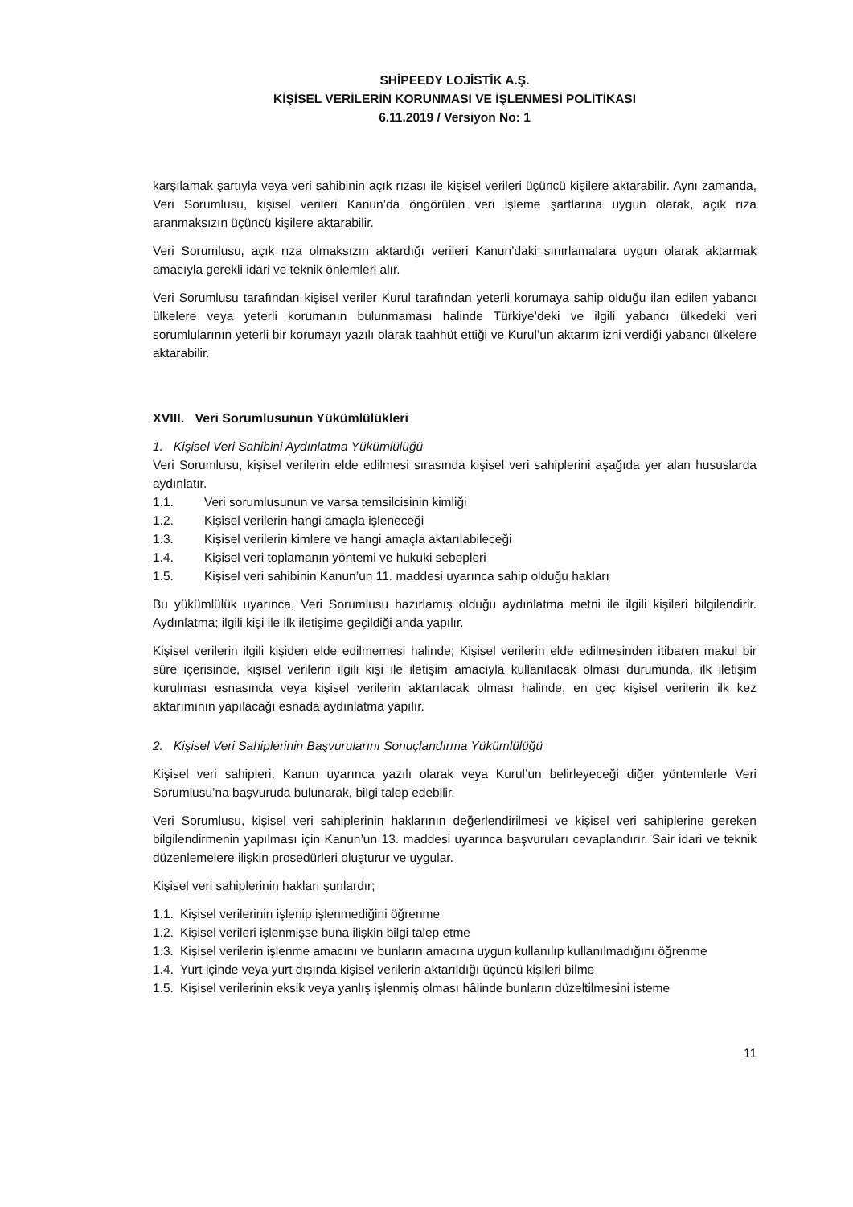SHİPEEDY LOJİSTİK A.Ş.
KİŞİSEL VERİLERİN KORUNMASI VE İŞLENMESİ POLİTİKASI
6.11.2019 / Versiyon No: 1
karşılamak şartıyla veya veri sahibinin açık rızası ile kişisel verileri üçüncü kişilere aktarabilir. Aynı zamanda, Veri Sorumlusu, kişisel verileri Kanun’da öngörülen veri işleme şartlarına uygun olarak, açık rıza aranmaksızın üçüncü kişilere aktarabilir.
Veri Sorumlusu, açık rıza olmaksızın aktardığı verileri Kanun’daki sınırlamalara uygun olarak aktarmak amacıyla gerekli idari ve teknik önlemleri alır.
Veri Sorumlusu tarafından kişisel veriler Kurul tarafından yeterli korumaya sahip olduğu ilan edilen yabancı ülkelere veya yeterli korumanın bulunmaması halinde Türkiye’deki ve ilgili yabancı ülkedeki veri sorumlularının yeterli bir korumayı yazılı olarak taahhüt ettiği ve Kurul’un aktarım izni verdiği yabancı ülkelere aktarabilir.
XVIII. Veri Sorumlusunun Yükümlülükleri
1. Kişisel Veri Sahibini Aydınlatma Yükümlülüğü
Veri Sorumlusu, kişisel verilerin elde edilmesi sırasında kişisel veri sahiplerini aşağıda yer alan hususlarda aydınlatır.
1.1. Veri sorumlusunun ve varsa temsilcisinin kimliği
1.2. Kişisel verilerin hangi amaçla işleneceği
1.3. Kişisel verilerin kimlere ve hangi amaçla aktarılabileceği
1.4. Kişisel veri toplamanın yöntemi ve hukuki sebepleri
1.5. Kişisel veri sahibinin Kanun’un 11. maddesi uyarınca sahip olduğu hakları
Bu yükümlülük uyarınca, Veri Sorumlusu hazırlamış olduğu aydınlatma metni ile ilgili kişileri bilgilendirir. Aydınlatma; ilgili kişi ile ilk iletişime geçildiği anda yapılır.
Kişisel verilerin ilgili kişiden elde edilmemesi halinde; Kişisel verilerin elde edilmesinden itibaren makul bir süre içerisinde, kişisel verilerin ilgili kişi ile iletişim amacıyla kullanılacak olması durumunda, ilk iletişim kurulması esnasında veya kişisel verilerin aktarılacak olması halinde, en geç kişisel verilerin ilk kez aktarımının yapılacağı esnada aydınlatma yapılır.
2. Kişisel Veri Sahiplerinin Başvurularını Sonuçlandırma Yükümlülüğü
Kişisel veri sahipleri, Kanun uyarınca yazılı olarak veya Kurul’un belirleyeceği diğer yöntemlerle Veri Sorumlusu’na başvuruda bulunarak, bilgi talep edebilir.
Veri Sorumlusu, kişisel veri sahiplerinin haklarının değerlendirilmesi ve kişisel veri sahiplerine gereken bilgilendirmenin yapılması için Kanun’un 13. maddesi uyarınca başvuruları cevaplandırır. Sair idari ve teknik düzenlemelere ilişkin prosedürleri oluşturur ve uygular.
Kişisel veri sahiplerinin hakları şunlardır;
1.1. Kişisel verilerinin işlenip işlenmediğini öğrenme
1.2. Kişisel verileri işlenmişse buna ilişkin bilgi talep etme
1.3. Kişisel verilerin işlenme amacını ve bunların amacına uygun kullanılıp kullanılmadığını öğrenme
1.4. Yurt içinde veya yurt dışında kişisel verilerin aktarıldığı üçüncü kişileri bilme
1.5. Kişisel verilerinin eksik veya yanlış işlenmiş olması hâlinde bunların düzeltilmesini isteme
11